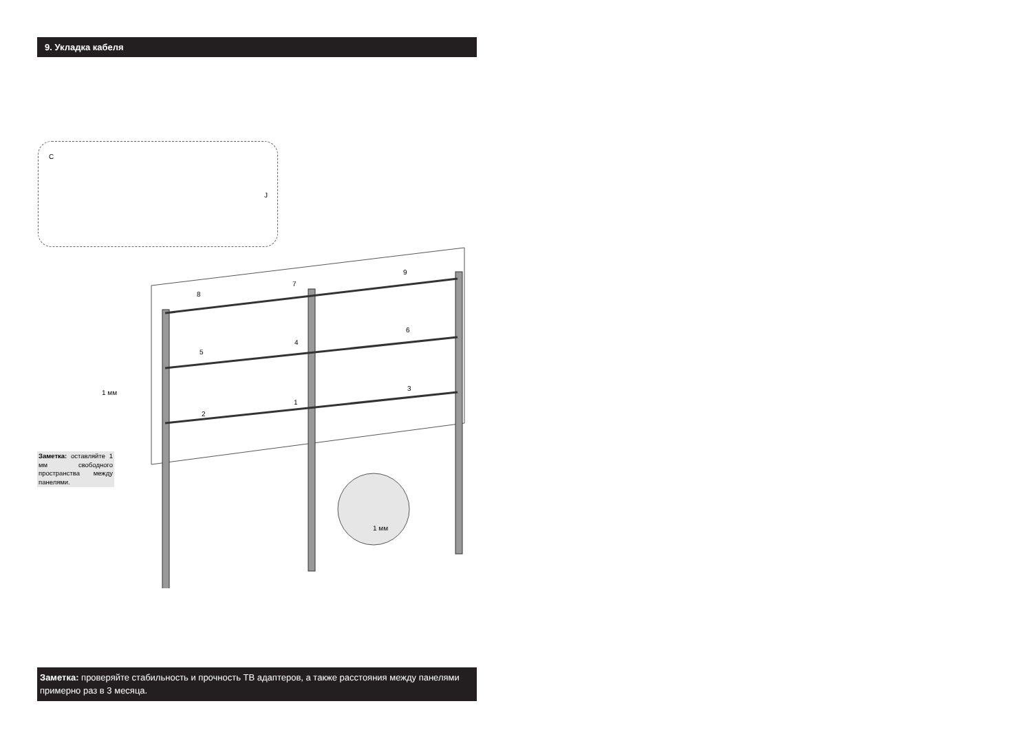9. Укладка кабеля
C
J
1 мм
1 мм
8
7
9
5
4
6
2
1
3
Заметка: оставляйте 1 мм свободного пространства между панелями.
Заметка: проверяйте стабильность и прочность ТВ адаптеров, а также расстояния между панелями примерно раз в 3 месяца.